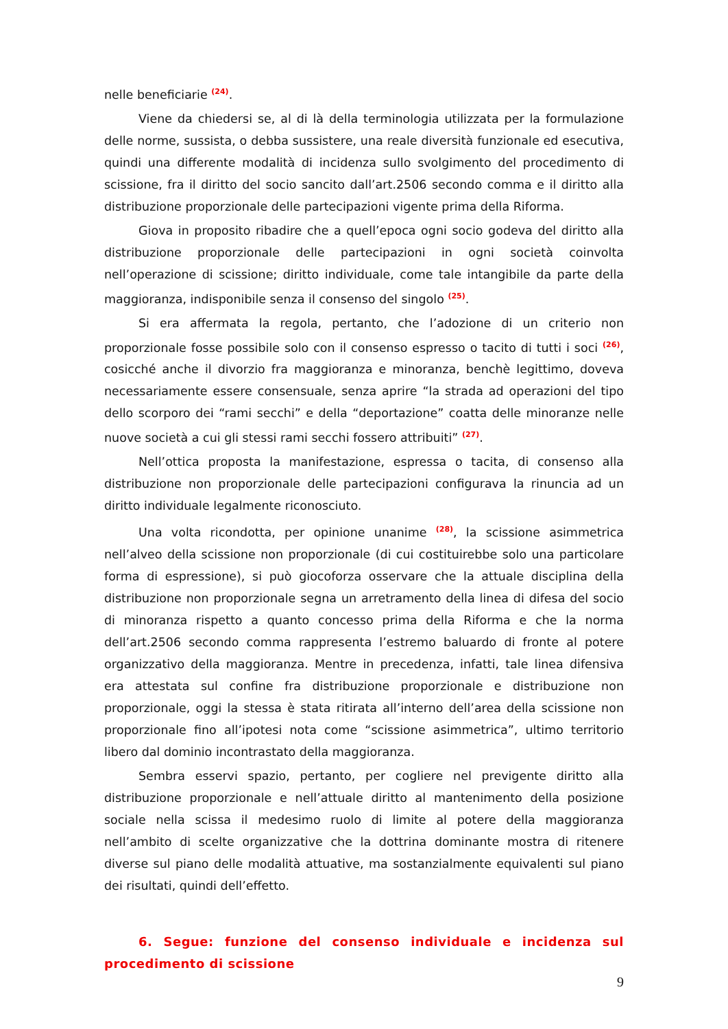nelle beneficiarie <sup>(24)</sup>.
Viene da chiedersi se, al di là della terminologia utilizzata per la formulazione delle norme, sussista, o debba sussistere, una reale diversità funzionale ed esecutiva, quindi una differente modalità di incidenza sullo svolgimento del procedimento di scissione, fra il diritto del socio sancito dall’art.2506 secondo comma e il diritto alla distribuzione proporzionale delle partecipazioni vigente prima della Riforma.
Giova in proposito ribadire che a quell’epoca ogni socio godeva del diritto alla distribuzione proporzionale delle partecipazioni in ogni società coinvolta nell’operazione di scissione; diritto individuale, come tale intangibile da parte della maggioranza, indisponibile senza il consenso del singolo <sup>(25)</sup>.
Si era affermata la regola, pertanto, che l’adozione di un criterio non proporzionale fosse possibile solo con il consenso espresso o tacito di tutti i soci <sup>(26)</sup>, cosicché anche il divorzio fra maggioranza e minoranza, benchè legittimo, doveva necessariamente essere consensuale, senza aprire “la strada ad operazioni del tipo dello scorporo dei “rami secchi” e della “deportazione” coatta delle minoranze nelle nuove società a cui gli stessi rami secchi fossero attribuiti” <sup>(27)</sup>.
Nell’ottica proposta la manifestazione, espressa o tacita, di consenso alla distribuzione non proporzionale delle partecipazioni configurava la rinuncia ad un diritto individuale legalmente riconosciuto.
Una volta ricondotta, per opinione unanime <sup>(28)</sup>, la scissione asimmetrica nell’alveo della scissione non proporzionale (di cui costituirebbe solo una particolare forma di espressione), si può giocoforza osservare che la attuale disciplina della distribuzione non proporzionale segna un arretramento della linea di difesa del socio di minoranza rispetto a quanto concesso prima della Riforma e che la norma dell’art.2506 secondo comma rappresenta l’estremo baluardo di fronte al potere organizzativo della maggioranza. Mentre in precedenza, infatti, tale linea difensiva era attestata sul confine fra distribuzione proporzionale e distribuzione non proporzionale, oggi la stessa è stata ritirata all’interno dell’area della scissione non proporzionale fino all’ipotesi nota come “scissione asimmetrica”, ultimo territorio libero dal dominio incontrastato della maggioranza.
Sembra esservi spazio, pertanto, per cogliere nel previgente diritto alla distribuzione proporzionale e nell’attuale diritto al mantenimento della posizione sociale nella scissa il medesimo ruolo di limite al potere della maggioranza nell’ambito di scelte organizzative che la dottrina dominante mostra di ritenere diverse sul piano delle modalità attuative, ma sostanzialmente equivalenti sul piano dei risultati, quindi dell’effetto.
6. Segue: funzione del consenso individuale e incidenza sul procedimento di scissione
9